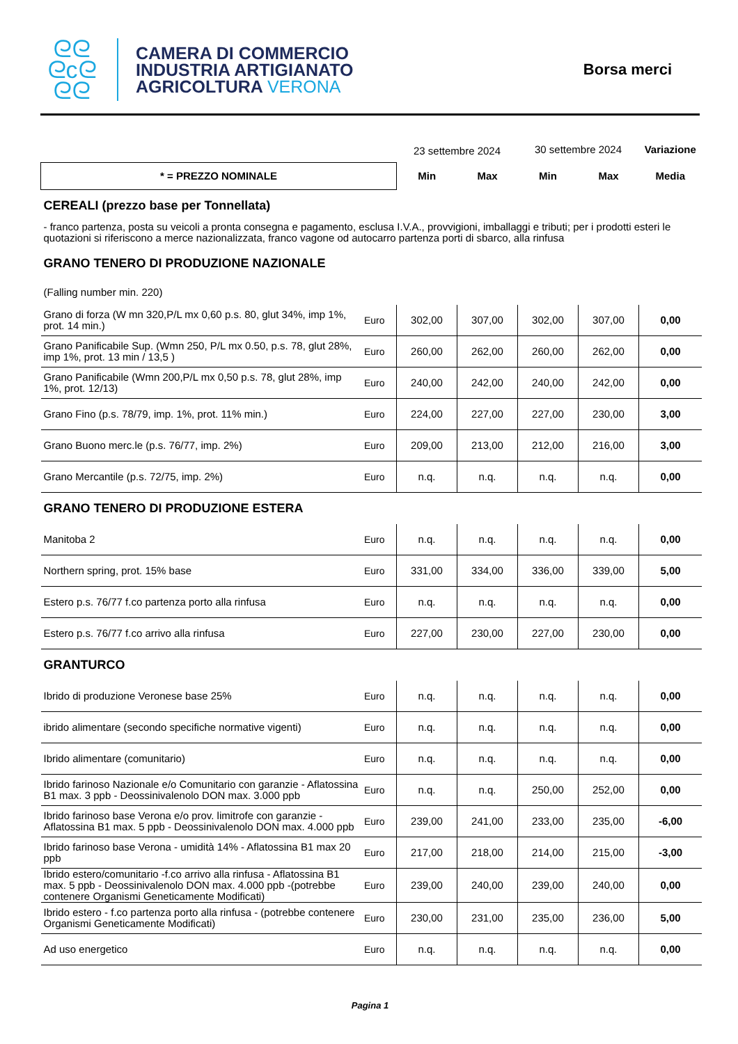ᘓᘓ
ᘓcᘓ
ᘓᘓ
CAMERA DI COMMERCIO
INDUSTRIA ARTIGIANATO
AGRICOLTURA VERONA
Borsa merci
| | | 23 settembre 2024 | | 30 settembre 2024 | | Variazione |
| * = PREZZO NOMINALE | | Min | Max | Min | Max | Media |
| CEREALI (prezzo base per Tonnellata) | | | | | | |
| - franco partenza, posta su veicoli a pronta consegna e pagamento, esclusa I.V.A., provvigioni, imballaggi e tributi; per i prodotti esteri le quotazioni si riferiscono a merce nazionalizzata, franco vagone od autocarro partenza porti di sbarco, alla rinfusa | | | | | | |
| GRANO TENERO DI PRODUZIONE NAZIONALE | | | | | | |
| (Falling number min. 220) | | | | | | |
| Grano di forza (W mn 320,P/L mx 0,60 p.s. 80, glut 34%, imp 1%, prot. 14 min.) | Euro | 302,00 | 307,00 | 302,00 | 307,00 | 0,00 |
| Grano Panificabile Sup. (Wmn 250, P/L mx 0.50, p.s. 78, glut 28%, imp 1%, prot. 13 min / 13,5 ) | Euro | 260,00 | 262,00 | 260,00 | 262,00 | 0,00 |
| Grano Panificabile (Wmn 200,P/L mx 0,50 p.s. 78, glut 28%, imp 1%, prot. 12/13) | Euro | 240,00 | 242,00 | 240,00 | 242,00 | 0,00 |
| Grano Fino (p.s. 78/79, imp. 1%, prot. 11% min.) | Euro | 224,00 | 227,00 | 227,00 | 230,00 | 3,00 |
| Grano Buono merc.le (p.s. 76/77, imp. 2%) | Euro | 209,00 | 213,00 | 212,00 | 216,00 | 3,00 |
| Grano Mercantile (p.s. 72/75, imp. 2%) | Euro | n.q. | n.q. | n.q. | n.q. | 0,00 |
| GRANO TENERO DI PRODUZIONE ESTERA | | | | | | |
| Manitoba 2 | Euro | n.q. | n.q. | n.q. | n.q. | 0,00 |
| Northern spring, prot. 15% base | Euro | 331,00 | 334,00 | 336,00 | 339,00 | 5,00 |
| Estero p.s. 76/77 f.co partenza porto alla rinfusa | Euro | n.q. | n.q. | n.q. | n.q. | 0,00 |
| Estero p.s. 76/77 f.co arrivo alla rinfusa | Euro | 227,00 | 230,00 | 227,00 | 230,00 | 0,00 |
| GRANTURCO | | | | | | |
| Ibrido di produzione Veronese base 25% | Euro | n.q. | n.q. | n.q. | n.q. | 0,00 |
| ibrido alimentare (secondo specifiche normative vigenti) | Euro | n.q. | n.q. | n.q. | n.q. | 0,00 |
| Ibrido alimentare (comunitario) | Euro | n.q. | n.q. | n.q. | n.q. | 0,00 |
| Ibrido farinoso Nazionale e/o Comunitario con garanzie - Aflatossina B1 max. 3 ppb - Deossinivalenolo DON max. 3.000 ppb | Euro | n.q. | n.q. | 250,00 | 252,00 | 0,00 |
| Ibrido farinoso base Verona e/o prov. limitrofe con garanzie - Aflatossina B1 max. 5 ppb - Deossinivalenolo DON max. 4.000 ppb | Euro | 239,00 | 241,00 | 233,00 | 235,00 | -6,00 |
| Ibrido farinoso base Verona - umidità 14% - Aflatossina B1 max 20 ppb | Euro | 217,00 | 218,00 | 214,00 | 215,00 | -3,00 |
| Ibrido estero/comunitario -f.co arrivo alla rinfusa - Aflatossina B1 max. 5 ppb - Deossinivalenolo DON max. 4.000 ppb -(potrebbe contenere Organismi Geneticamente Modificati) | Euro | 239,00 | 240,00 | 239,00 | 240,00 | 0,00 |
| Ibrido estero - f.co partenza porto alla rinfusa - (potrebbe contenere Organismi Geneticamente Modificati) | Euro | 230,00 | 231,00 | 235,00 | 236,00 | 5,00 |
| Ad uso energetico | Euro | n.q. | n.q. | n.q. | n.q. | 0,00 |
Pagina 1